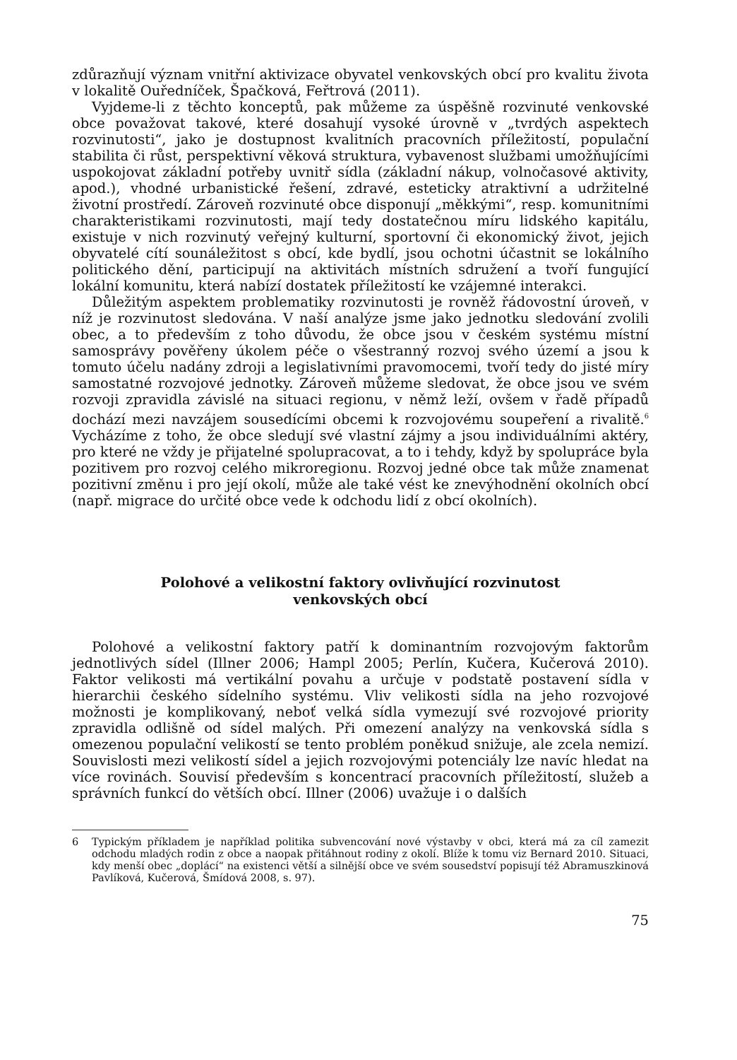zdůrazňují význam vnitřní aktivizace obyvatel venkovských obcí pro kvalitu života v lokalitě Ouředníček, Špačková, Feřtrová (2011).
Vyjdeme-li z těchto konceptů, pak můžeme za úspěšně rozvinuté venkovské obce považovat takové, které dosahují vysoké úrovně v „tvrdých aspektech rozvinutosti“, jako je dostupnost kvalitních pracovních příležitostí, populační stabilita či růst, perspektivní věková struktura, vybavenost službami umožňujícími uspokojovat základní potřeby uvnitř sídla (základní nákup, volnočasové aktivity, apod.), vhodné urbanistické řešení, zdravé, esteticky atraktivní a udržitelné životní prostředí. Zároveň rozvinuté obce disponují „měkkými“, resp. komunitními charakteristikami rozvinutosti, mají tedy dostatečnou míru lidského kapitálu, existuje v nich rozvinutý veřejný kulturní, sportovní či ekonomický život, jejich obyvatelé cítí sounáležitost s obcí, kde bydlí, jsou ochotni účastnit se lokálního politického dění, participují na aktivitách místních sdružení a tvoří fungující lokální komunitu, která nabízí dostatek příležitostí ke vzájemné interakci.
Důležitým aspektem problematiky rozvinutosti je rovněž řádovostní úroveň, v níž je rozvinutost sledována. V naší analýze jsme jako jednotku sledování zvolili obec, a to především z toho důvodu, že obce jsou v českém systému místní samosprávy pověřeny úkolem péče o všestranný rozvoj svého území a jsou k tomuto účelu nadány zdroji a legislativními pravomocemi, tvoří tedy do jisté míry samostatné rozvojové jednotky. Zároveň můžeme sledovat, že obce jsou ve svém rozvoji zpravidla závislé na situaci regionu, v němž leží, ovšem v řadě případů dochází mezi navzájem sousedícími obcemi k rozvojovému soupeření a rivalitě.<sup>6</sup> Vycházíme z toho, že obce sledují své vlastní zájmy a jsou individuálními aktéry, pro které ne vždy je přijatelné spolupracovat, a to i tehdy, když by spolupráce byla pozitivem pro rozvoj celého mikroregionu. Rozvoj jedné obce tak může znamenat pozitivní změnu i pro její okolí, může ale také vést ke znevýhodnění okolních obcí (např. migrace do určité obce vede k odchodu lidí z obcí okolních).
Polohové a velikostní faktory ovlivňující rozvinutost
venkovských obcí
Polohové a velikostní faktory patří k dominantním rozvojovým faktorům jednotlivých sídel (Illner 2006; Hampl 2005; Perlín, Kučera, Kučerová 2010). Faktor velikosti má vertikální povahu a určuje v podstatě postavení sídla v hierarchii českého sídelního systému. Vliv velikosti sídla na jeho rozvojové možnosti je komplikovaný, neboť velká sídla vymezují své rozvojové priority zpravidla odlišně od sídel malých. Při omezení analýzy na venkovská sídla s omezenou populační velikostí se tento problém poněkud snižuje, ale zcela nemizí. Souvislosti mezi velikostí sídel a jejich rozvojovými potenciály lze navíc hledat na více rovinách. Souvisí především s koncentrací pracovních příležitostí, služeb a správních funkcí do větších obcí. Illner (2006) uvažuje i o dalších
6 Typickým příkladem je například politika subvencování nové výstavby v obci, která má za cíl zamezit odchodu mladých rodin z obce a naopak přitáhnout rodiny z okolí. Blíže k tomu viz Bernard 2010. Situaci, kdy menší obec „doplácí“ na existenci větší a silnější obce ve svém sousedství popisují též Abramuszkinová Pavlíková, Kučerová, Šmídová 2008, s. 97).
75